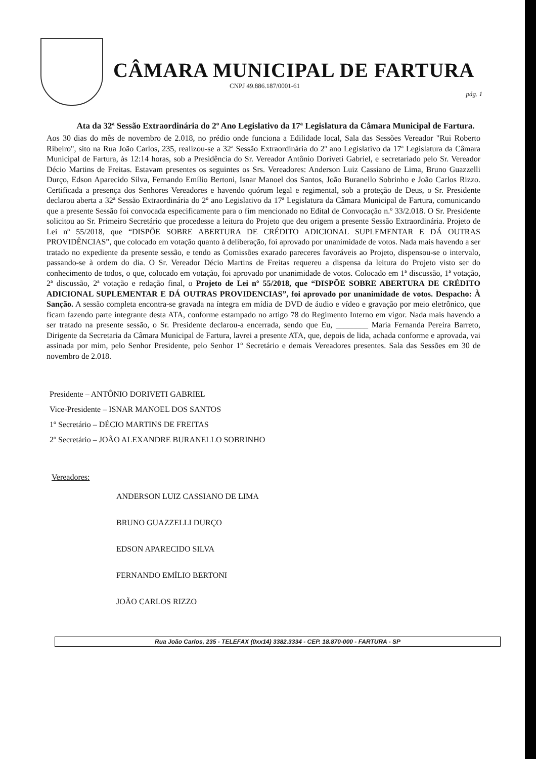CÂMARA MUNICIPAL DE FARTURA
CNPJ 49.886.187/0001-61
pág. 1
Ata da 32ª Sessão Extraordinária do 2º Ano Legislativo da 17ª Legislatura da Câmara Municipal de Fartura.
Aos 30 dias do mês de novembro de 2.018, no prédio onde funciona a Edilidade local, Sala das Sessões Vereador "Rui Roberto Ribeiro", sito na Rua João Carlos, 235, realizou-se a 32ª Sessão Extraordinária do 2º ano Legislativo da 17ª Legislatura da Câmara Municipal de Fartura, às 12:14 horas, sob a Presidência do Sr. Vereador Antônio Doriveti Gabriel, e secretariado pelo Sr. Vereador Décio Martins de Freitas. Estavam presentes os seguintes os Srs. Vereadores: Anderson Luiz Cassiano de Lima, Bruno Guazzelli Durço, Edson Aparecido Silva, Fernando Emílio Bertoni, Isnar Manoel dos Santos, João Buranello Sobrinho e João Carlos Rizzo. Certificada a presença dos Senhores Vereadores e havendo quórum legal e regimental, sob a proteção de Deus, o Sr. Presidente declarou aberta a 32ª Sessão Extraordinária do 2º ano Legislativo da 17ª Legislatura da Câmara Municipal de Fartura, comunicando que a presente Sessão foi convocada especificamente para o fim mencionado no Edital de Convocação n.º 33/2.018. O Sr. Presidente solicitou ao Sr. Primeiro Secretário que procedesse a leitura do Projeto que deu origem a presente Sessão Extraordinária. Projeto de Lei nº 55/2018, que “DISPÕE SOBRE ABERTURA DE CRÉDITO ADICIONAL SUPLEMENTAR E DÁ OUTRAS PROVIDÊNCIAS”, que colocado em votação quanto à deliberação, foi aprovado por unanimidade de votos. Nada mais havendo a ser tratado no expediente da presente sessão, e tendo as Comissões exarado pareceres favoráveis ao Projeto, dispensou-se o intervalo, passando-se à ordem do dia. O Sr. Vereador Décio Martins de Freitas requereu a dispensa da leitura do Projeto visto ser do conhecimento de todos, o que, colocado em votação, foi aprovado por unanimidade de votos. Colocado em 1ª discussão, 1ª votação, 2ª discussão, 2ª votação e redação final, o Projeto de Lei nº 55/2018, que “DISPÕE SOBRE ABERTURA DE CRÉDITO ADICIONAL SUPLEMENTAR E DÁ OUTRAS PROVIDENCIAS”, foi aprovado por unanimidade de votos. Despacho: À Sanção. A sessão completa encontra-se gravada na íntegra em mídia de DVD de áudio e vídeo e gravação por meio eletrônico, que ficam fazendo parte integrante desta ATA, conforme estampado no artigo 78 do Regimento Interno em vigor. Nada mais havendo a ser tratado na presente sessão, o Sr. Presidente declarou-a encerrada, sendo que Eu, ________ Maria Fernanda Pereira Barreto, Dirigente da Secretaria da Câmara Municipal de Fartura, lavrei a presente ATA, que, depois de lida, achada conforme e aprovada, vai assinada por mim, pelo Senhor Presidente, pelo Senhor 1º Secretário e demais Vereadores presentes. Sala das Sessões em 30 de novembro de 2.018.
Presidente – ANTÔNIO DORIVETI GABRIEL
Vice-Presidente – ISNAR MANOEL DOS SANTOS
1º Secretário – DÉCIO MARTINS DE FREITAS
2º Secretário – JOÃO ALEXANDRE BURANELLO SOBRINHO
Vereadores:
ANDERSON LUIZ CASSIANO DE LIMA
BRUNO GUAZZELLI DURÇO
EDSON APARECIDO SILVA
FERNANDO EMÍLIO BERTONI
JOÃO CARLOS RIZZO
Rua João Carlos, 235 - TELEFAX (0xx14) 3382.3334 - CEP. 18.870-000 - FARTURA - SP